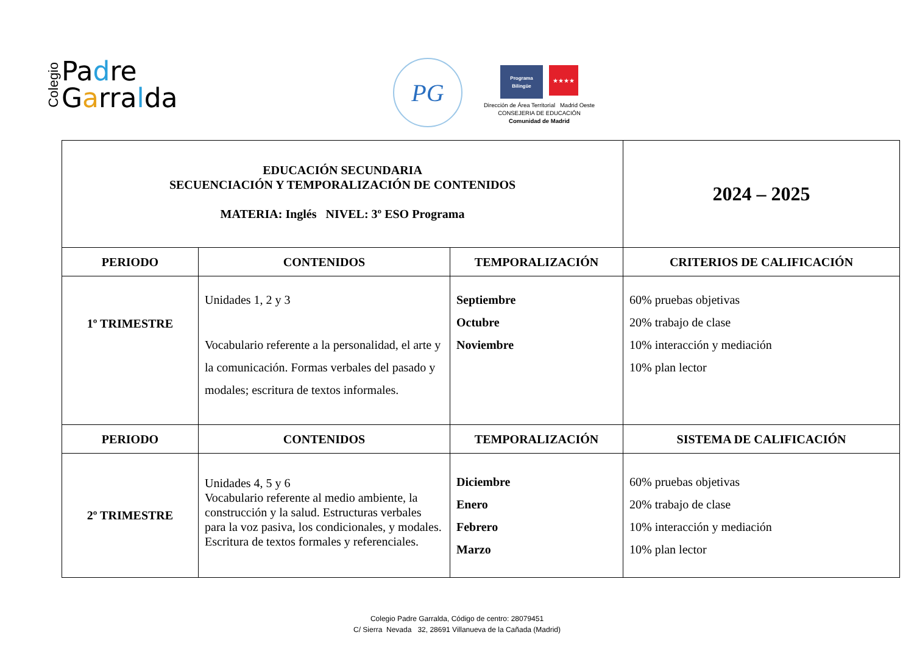Colegio
Padre
Garralda
PG
Programa Bilingüe
★★★★
Dirección de Área Territorial Madrid Oeste
CONSEJERIA DE EDUCACIÓN
Comunidad de Madrid
| EDUCACIÓN SECUNDARIA SECUENCIACIÓN Y TEMPORALIZACIÓN DE CONTENIDOS MATERIA: Inglés NIVEL: 3º ESO Programa | | | 2024 – 2025 |
| PERIODO | CONTENIDOS | TEMPORALIZACIÓN | CRITERIOS DE CALIFICACIÓN |
| 1º TRIMESTRE | Unidades 1, 2 y 3 Vocabulario referente a la personalidad, el arte y la comunicación. Formas verbales del pasado y modales; escritura de textos informales. | Septiembre Octubre Noviembre | 60% pruebas objetivas 20% trabajo de clase 10% interacción y mediación 10% plan lector |
| PERIODO | CONTENIDOS | TEMPORALIZACIÓN | SISTEMA DE CALIFICACIÓN |
| 2º TRIMESTRE | Unidades 4, 5 y 6 Vocabulario referente al medio ambiente, la construcción y la salud. Estructuras verbales para la voz pasiva, los condicionales, y modales. Escritura de textos formales y referenciales. | Diciembre Enero Febrero Marzo | 60% pruebas objetivas 20% trabajo de clase 10% interacción y mediación 10% plan lector |
Colegio Padre Garralda, Código de centro: 28079451
C/ Sierra Nevada 32, 28691 Villanueva de la Cañada (Madrid)